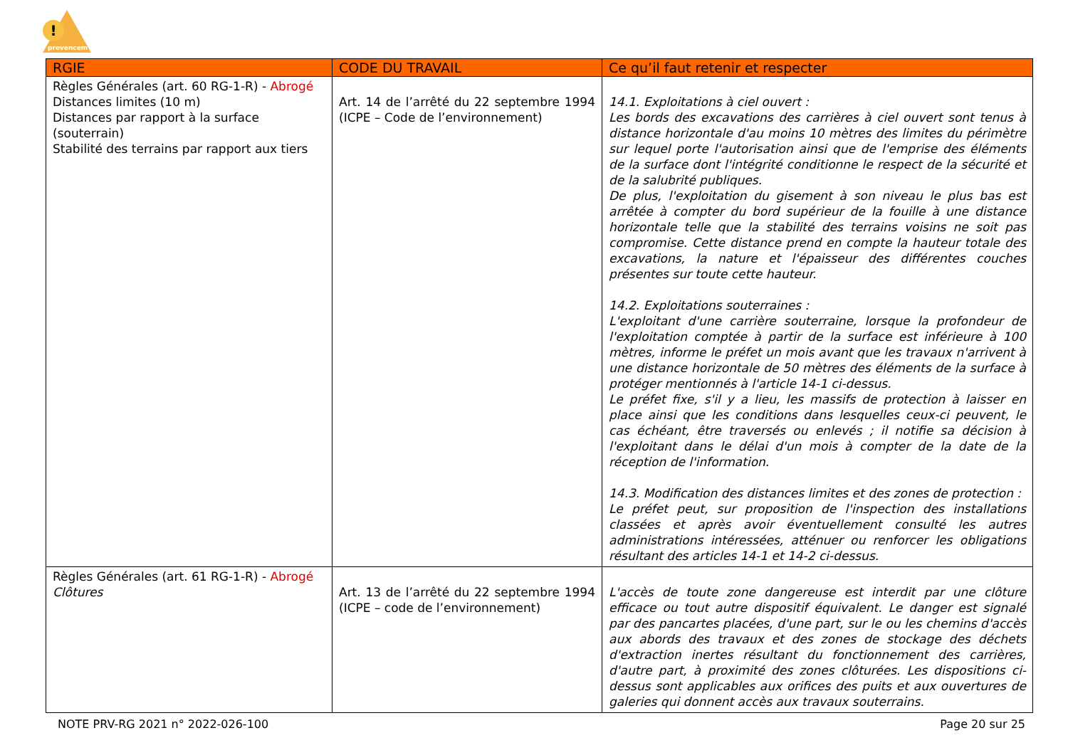!
prevencem
| RGIE | CODE DU TRAVAIL | Ce qu’il faut retenir et respecter |
| --- | --- | --- |
| Règles Générales (art. 60 RG-1-R) - Abrogé Distances limites (10 m) Distances par rapport à la surface (souterrain) Stabilité des terrains par rapport aux tiers | Art. 14 de l’arrêté du 22 septembre 1994 (ICPE – Code de l’environnement) | 14.1. Exploitations à ciel ouvert : Les bords des excavations des carrières à ciel ouvert sont tenus à distance horizontale d'au moins 10 mètres des limites du périmètre sur lequel porte l'autorisation ainsi que de l'emprise des éléments de la surface dont l'intégrité conditionne le respect de la sécurité et de la salubrité publiques. De plus, l'exploitation du gisement à son niveau le plus bas est arrêtée à compter du bord supérieur de la fouille à une distance horizontale telle que la stabilité des terrains voisins ne soit pas compromise. Cette distance prend en compte la hauteur totale des excavations, la nature et l'épaisseur des différentes couches présentes sur toute cette hauteur. 14.2. Exploitations souterraines : L'exploitant d'une carrière souterraine, lorsque la profondeur de l'exploitation comptée à partir de la surface est inférieure à 100 mètres, informe le préfet un mois avant que les travaux n'arrivent à une distance horizontale de 50 mètres des éléments de la surface à protéger mentionnés à l'article 14-1 ci-dessus. Le préfet fixe, s'il y a lieu, les massifs de protection à laisser en place ainsi que les conditions dans lesquelles ceux-ci peuvent, le cas échéant, être traversés ou enlevés ; il notifie sa décision à l'exploitant dans le délai d'un mois à compter de la date de la réception de l'information. 14.3. Modification des distances limites et des zones de protection : Le préfet peut, sur proposition de l'inspection des installations classées et après avoir éventuellement consulté les autres administrations intéressées, atténuer ou renforcer les obligations résultant des articles 14-1 et 14-2 ci-dessus. |
| Règles Générales (art. 61 RG-1-R) - Abrogé Clôtures | Art. 13 de l’arrêté du 22 septembre 1994 (ICPE – code de l’environnement) | L'accès de toute zone dangereuse est interdit par une clôture efficace ou tout autre dispositif équivalent. Le danger est signalé par des pancartes placées, d'une part, sur le ou les chemins d'accès aux abords des travaux et des zones de stockage des déchets d'extraction inertes résultant du fonctionnement des carrières, d'autre part, à proximité des zones clôturées. Les dispositions ci-dessus sont applicables aux orifices des puits et aux ouvertures de galeries qui donnent accès aux travaux souterrains. |
NOTE PRV-RG 2021 n° 2022-026-100 Page 20 sur 25